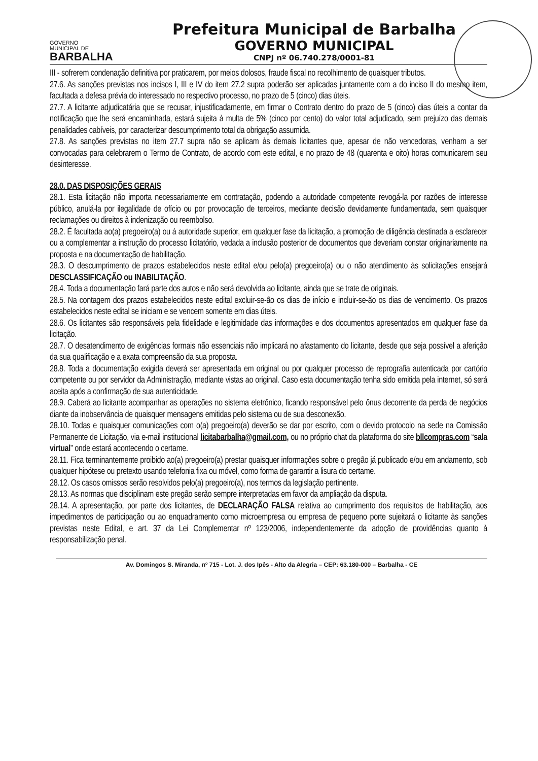GOVERNO
MUNICIPAL DE
BARBALHA
Prefeitura Municipal de Barbalha
GOVERNO MUNICIPAL
CNPJ nº 06.740.278/0001-81
III - sofrerem condenação definitiva por praticarem, por meios dolosos, fraude fiscal no recolhimento de quaisquer tributos.
27.6. As sanções previstas nos incisos I, III e IV do item 27.2 supra poderão ser aplicadas juntamente com a do inciso II do mesmo item, facultada a defesa prévia do interessado no respectivo processo, no prazo de 5 (cinco) dias úteis.
27.7. A licitante adjudicatária que se recusar, injustificadamente, em firmar o Contrato dentro do prazo de 5 (cinco) dias úteis a contar da notificação que lhe será encaminhada, estará sujeita à multa de 5% (cinco por cento) do valor total adjudicado, sem prejuízo das demais penalidades cabíveis, por caracterizar descumprimento total da obrigação assumida.
27.8. As sanções previstas no item 27.7 supra não se aplicam às demais licitantes que, apesar de não vencedoras, venham a ser convocadas para celebrarem o Termo de Contrato, de acordo com este edital, e no prazo de 48 (quarenta e oito) horas comunicarem seu desinteresse.
28.0. DAS DISPOSIÇÕES GERAIS
28.1. Esta licitação não importa necessariamente em contratação, podendo a autoridade competente revogá-la por razões de interesse público, anulá-la por ilegalidade de ofício ou por provocação de terceiros, mediante decisão devidamente fundamentada, sem quaisquer reclamações ou direitos à indenização ou reembolso.
28.2. É facultada ao(a) pregoeiro(a) ou à autoridade superior, em qualquer fase da licitação, a promoção de diligência destinada a esclarecer ou a complementar a instrução do processo licitatório, vedada a inclusão posterior de documentos que deveriam constar originariamente na proposta e na documentação de habilitação.
28.3. O descumprimento de prazos estabelecidos neste edital e/ou pelo(a) pregoeiro(a) ou o não atendimento às solicitações ensejará DESCLASSIFICAÇÃO ou INABILITAÇÃO.
28.4. Toda a documentação fará parte dos autos e não será devolvida ao licitante, ainda que se trate de originais.
28.5. Na contagem dos prazos estabelecidos neste edital excluir-se-ão os dias de início e incluir-se-ão os dias de vencimento. Os prazos estabelecidos neste edital se iniciam e se vencem somente em dias úteis.
28.6. Os licitantes são responsáveis pela fidelidade e legitimidade das informações e dos documentos apresentados em qualquer fase da licitação.
28.7. O desatendimento de exigências formais não essenciais não implicará no afastamento do licitante, desde que seja possível a aferição da sua qualificação e a exata compreensão da sua proposta.
28.8. Toda a documentação exigida deverá ser apresentada em original ou por qualquer processo de reprografia autenticada por cartório competente ou por servidor da Administração, mediante vistas ao original. Caso esta documentação tenha sido emitida pela internet, só será aceita após a confirmação de sua autenticidade.
28.9. Caberá ao licitante acompanhar as operações no sistema eletrônico, ficando responsável pelo ônus decorrente da perda de negócios diante da inobservância de quaisquer mensagens emitidas pelo sistema ou de sua desconexão.
28.10. Todas e quaisquer comunicações com o(a) pregoeiro(a) deverão se dar por escrito, com o devido protocolo na sede na Comissão Permanente de Licitação, via e-mail institucional licitabarbalha@gmail.com, ou no próprio chat da plataforma do site bllcompras.com “sala virtual” onde estará acontecendo o certame.
28.11. Fica terminantemente proibido ao(a) pregoeiro(a) prestar quaisquer informações sobre o pregão já publicado e/ou em andamento, sob qualquer hipótese ou pretexto usando telefonia fixa ou móvel, como forma de garantir a lisura do certame.
28.12. Os casos omissos serão resolvidos pelo(a) pregoeiro(a), nos termos da legislação pertinente.
28.13. As normas que disciplinam este pregão serão sempre interpretadas em favor da ampliação da disputa.
28.14. A apresentação, por parte dos licitantes, de DECLARAÇÃO FALSA relativa ao cumprimento dos requisitos de habilitação, aos impedimentos de participação ou ao enquadramento como microempresa ou empresa de pequeno porte sujeitará o licitante às sanções previstas neste Edital, e art. 37 da Lei Complementar nº 123/2006, independentemente da adoção de providências quanto à responsabilização penal.
Av. Domingos S. Miranda, nº 715 - Lot. J. dos Ipês - Alto da Alegria – CEP: 63.180-000 – Barbalha - CE